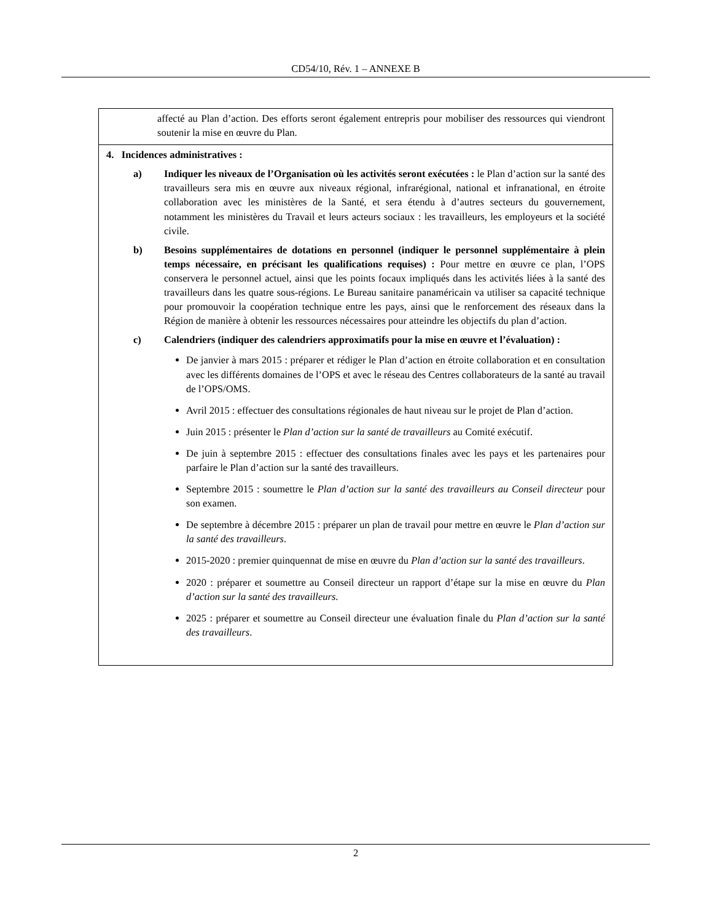CD54/10, Rév. 1 – ANNEXE B
| affecté au Plan d’action. Des efforts seront également entrepris pour mobiliser des ressources qui viendront soutenir la mise en œuvre du Plan. |
| 4. Incidences administratives : a) Indiquer les niveaux de l’Organisation où les activités seront exécutées : le Plan d’action sur la santé des travailleurs sera mis en œuvre aux niveaux régional, infrarégional, national et infranational, en étroite collaboration avec les ministères de la Santé, et sera étendu à d’autres secteurs du gouvernement, notamment les ministères du Travail et leurs acteurs sociaux : les travailleurs, les employeurs et la société civile. b) Besoins supplémentaires de dotations en personnel (indiquer le personnel supplémentaire à plein temps nécessaire, en précisant les qualifications requises) : Pour mettre en œuvre ce plan, l’OPS conservera le personnel actuel, ainsi que les points focaux impliqués dans les activités liées à la santé des travailleurs dans les quatre sous-régions. Le Bureau sanitaire panaméricain va utiliser sa capacité technique pour promouvoir la coopération technique entre les pays, ainsi que le renforcement des réseaux dans la Région de manière à obtenir les ressources nécessaires pour atteindre les objectifs du plan d’action. c) Calendriers (indiquer des calendriers approximatifs pour la mise en œuvre et l’évaluation) : De janvier à mars 2015 : préparer et rédiger le Plan d’action en étroite collaboration et en consultation avec les différents domaines de l’OPS et avec le réseau des Centres collaborateurs de la santé au travail de l’OPS/OMS. Avril 2015 : effectuer des consultations régionales de haut niveau sur le projet de Plan d’action. Juin 2015 : présenter le Plan d’action sur la santé de travailleurs au Comité exécutif. De juin à septembre 2015 : effectuer des consultations finales avec les pays et les partenaires pour parfaire le Plan d’action sur la santé des travailleurs. Septembre 2015 : soumettre le Plan d’action sur la santé des travailleurs au Conseil directeur pour son examen. De septembre à décembre 2015 : préparer un plan de travail pour mettre en œuvre le Plan d’action sur la santé des travailleurs . 2015-2020 : premier quinquennat de mise en œuvre du Plan d’action sur la santé des travailleurs . 2020 : préparer et soumettre au Conseil directeur un rapport d’étape sur la mise en œuvre du Plan d’action sur la santé des travailleurs . 2025 : préparer et soumettre au Conseil directeur une évaluation finale du Plan d’action sur la santé des travailleurs . |
2